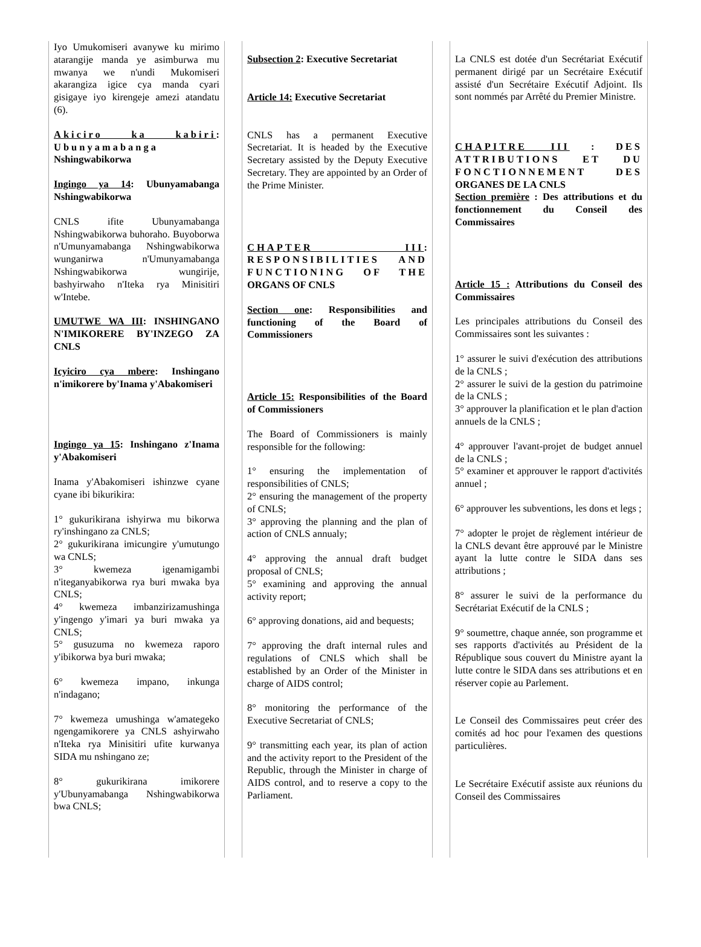Iyo Umukomiseri avanywe ku mirimo atarangije manda ye asimburwa mu mwanya we n'undi Mukomiseri akarangiza igice cya manda cyari gisigaye iyo kirengeje amezi atandatu (6).
Akiciro ka kabiri: Ubunyamabanga Nshingwabikorwa
Ingingo ya 14: Ubunyamabanga Nshingwabikorwa
CNLS ifite Ubunyamabanga Nshingwabikorwa buhoraho. Buyoborwa n'Umunyamabanga Nshingwabikorwa wunganirwa n'Umunyamabanga Nshingwabikorwa wungirije, bashyirwaho n'Iteka rya Minisitiri w'Intebe.
UMUTWE WA III: INSHINGANO N'IMIKORERE BY'INZEGO ZA CNLS
Icyiciro cya mbere: Inshingano n'imikorere by'Inama y'Abakomiseri
Ingingo ya 15: Inshingano z'Inama y'Abakomiseri
Inama y'Abakomiseri ishinzwe cyane cyane ibi bikurikira:
1° gukurikirana ishyirwa mu bikorwa ry'inshingano za CNLS;
2° gukurikirana imicungire y'umutungo wa CNLS;
3° kwemeza igenamigambi n'iteganyabikorwa rya buri mwaka bya CNLS;
4° kwemeza imbanzirizamushinga y'ingengo y'imari ya buri mwaka ya CNLS;
5° gusuzuma no kwemeza raporo y'ibikorwa bya buri mwaka;
6° kwemeza impano, inkunga n'indagano;
7° kwemeza umushinga w'amategeko ngengamikorere ya CNLS ashyirwaho n'Iteka rya Minisitiri ufite kurwanya SIDA mu nshingano ze;
8° gukurikirana imikorere y'Ubunyamabanga Nshingwabikorwa bwa CNLS;
Subsection 2: Executive Secretariat
Article 14: Executive Secretariat
CNLS has a permanent Executive Secretariat. It is headed by the Executive Secretary assisted by the Deputy Executive Secretary. They are appointed by an Order of the Prime Minister.
CHAPTER III: RESPONSIBILITIES AND FUNCTIONING OF THE ORGANS OF CNLS
Section one: Responsibilities and functioning of the Board of Commissioners
Article 15: Responsibilities of the Board of Commissioners
The Board of Commissioners is mainly responsible for the following:
1° ensuring the implementation of responsibilities of CNLS;
2° ensuring the management of the property of CNLS;
3° approving the planning and the plan of action of CNLS annualy;
4° approving the annual draft budget proposal of CNLS;
5° examining and approving the annual activity report;
6° approving donations, aid and bequests;
7° approving the draft internal rules and regulations of CNLS which shall be established by an Order of the Minister in charge of AIDS control;
8° monitoring the performance of the Executive Secretariat of CNLS;
9° transmitting each year, its plan of action and the activity report to the President of the Republic, through the Minister in charge of AIDS control, and to reserve a copy to the Parliament.
La CNLS est dotée d'un Secrétariat Exécutif permanent dirigé par un Secrétaire Exécutif assisté d'un Secrétaire Exécutif Adjoint. Ils sont nommés par Arrêté du Premier Ministre.
CHAPITRE III : DES ATTRIBUTIONS ET DU FONCTIONNEMENT DES ORGANES DE LA CNLS
Section première : Des attributions et du fonctionnement du Conseil des Commissaires
Article 15 : Attributions du Conseil des Commissaires
Les principales attributions du Conseil des Commissaires sont les suivantes :
1° assurer le suivi d'exécution des attributions de la CNLS ;
2° assurer le suivi de la gestion du patrimoine de la CNLS ;
3° approuver la planification et le plan d'action annuels de la CNLS ;
4° approuver l'avant-projet de budget annuel de la CNLS ;
5° examiner et approuver le rapport d'activités annuel ;
6° approuver les subventions, les dons et legs ;
7° adopter le projet de règlement intérieur de la CNLS devant être approuvé par le Ministre ayant la lutte contre le SIDA dans ses attributions ;
8° assurer le suivi de la performance du Secrétariat Exécutif de la CNLS ;
9° soumettre, chaque année, son programme et ses rapports d'activités au Président de la République sous couvert du Ministre ayant la lutte contre le SIDA dans ses attributions et en réserver copie au Parlement.
Le Conseil des Commissaires peut créer des comités ad hoc pour l'examen des questions particulières.
Le Secrétaire Exécutif assiste aux réunions du Conseil des Commissaires